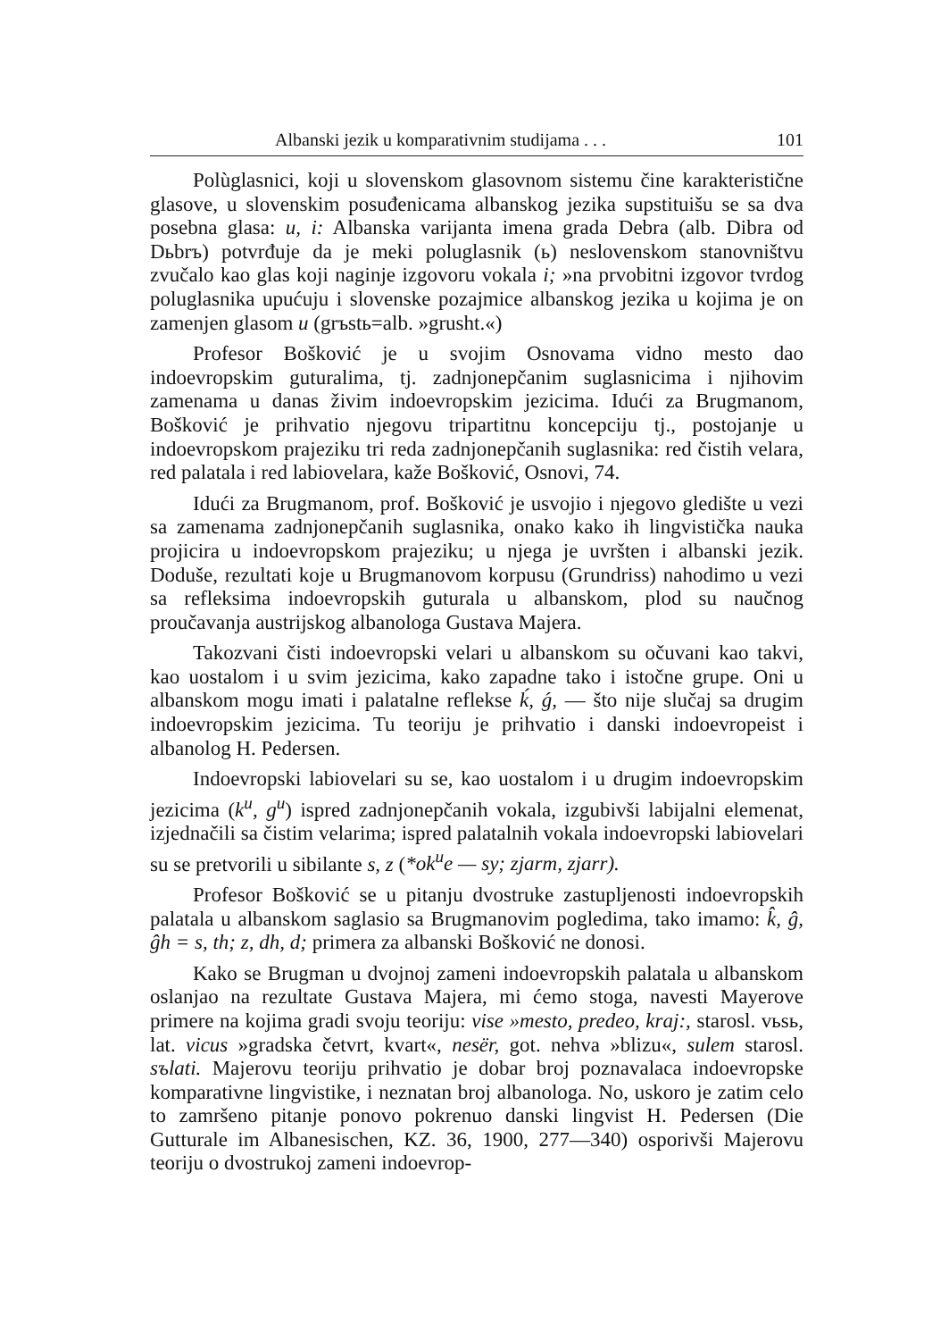Albanski jezik u komparativnim studijama . . . 101
Polùglasnici, koji u slovenskom glasovnom sistemu čine karakteristične glasove, u slovenskim posuđenicama albanskog jezika supstituišu se sa dva posebna glasa: u, i: Albanska varijanta imena grada Debra (alb. Dibra od Dьbrъ) potvrđuje da je meki poluglasnik (ь) neslovenskom stanovništvu zvučalo kao glas koji naginje izgovoru vokala i; »na prvobitni izgovor tvrdog poluglasnika upućuju i slovenske pozajmice albanskog jezika u kojima je on zamenjen glasom u (grъstь=alb. »grusht.«)
Profesor Bošković je u svojim Osnovama vidno mesto dao indoevropskim guturalima, tj. zadnjonepčanim suglasnicima i njihovim zamenama u danas živim indoevropskim jezicima. Idući za Brugmanom, Bošković je prihvatio njegovu tripartitnu koncepciju tj., postojanje u indoevropskom prajeziku tri reda zadnjonepčanih suglasnika: red čistih velara, red palatala i red labiovelara, kaže Bošković, Osnovi, 74.
Idući za Brugmanom, prof. Bošković je usvojio i njegovo gledište u vezi sa zamenama zadnjonepčanih suglasnika, onako kako ih lingvistička nauka projicira u indoevropskom prajeziku; u njega je uvršten i albanski jezik. Doduše, rezultati koje u Brugmanovom korpusu (Grundriss) nahodimo u vezi sa refleksima indoevropskih guturala u albanskom, plod su naučnog proučavanja austrijskog albanologa Gustava Majera.
Takozvani čisti indoevropski velari u albanskom su očuvani kao takvi, kao uostalom i u svim jezicima, kako zapadne tako i istočne grupe. Oni u albanskom mogu imati i palatalne reflekse ḱ, ǵ, — što nije slučaj sa drugim indoevropskim jezicima. Tu teoriju je prihvatio i danski indoevropeist i albanolog H. Pedersen.
Indoevropski labiovelari su se, kao uostalom i u drugim indoevropskim jezicima (k<sup>u</sup>, g<sup>u</sup>) ispred zadnjonepčanih vokala, izgubivši labijalni elemenat, izjednačili sa čistim velarima; ispred palatalnih vokala indoevropski labiovelari su se pretvorili u sibilante s, z (*ok<sup>u</sup>e — sy; zjarm, zjarr).
Profesor Bošković se u pitanju dvostruke zastupljenosti indoevropskih palatala u albanskom saglasio sa Brugmanovim pogledima, tako imamo: k̂, ĝ, ĝh = s, th; z, dh, d; primera za albanski Bošković ne donosi.
Kako se Brugman u dvojnoj zameni indoevropskih palatala u albanskom oslanjao na rezultate Gustava Majera, mi ćemo stoga, navesti Mayerove primere na kojima gradi svoju teoriju: vise »mesto, predeo, kraj:, starosl. vьsь, lat. vicus »gradska četvrt, kvart«, nesër, got. nehva »blizu«, sulem starosl. sъlati. Majerovu teoriju prihvatio je dobar broj poznavalaca indoevropske komparativne lingvistike, i neznatan broj albanologa. No, uskoro je zatim celo to zamršeno pitanje ponovo pokrenuo danski lingvist H. Pedersen (Die Gutturale im Albanesischen, KZ. 36, 1900, 277—340) osporivši Majerovu teoriju o dvostrukoj zameni indoevrop-